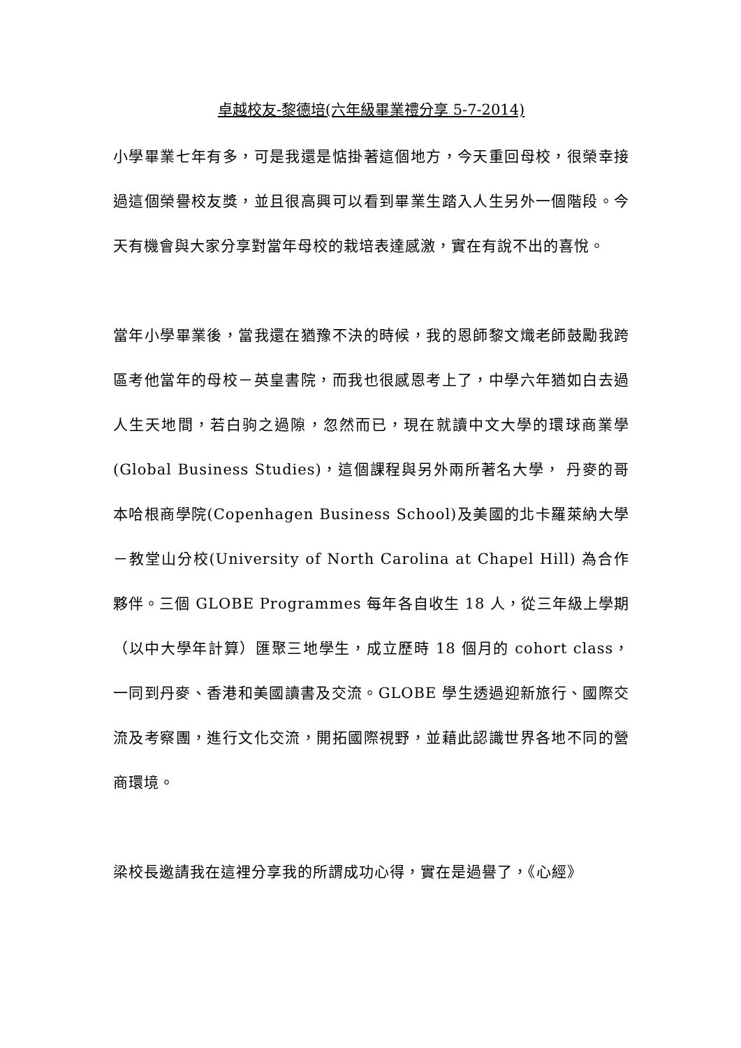卓越校友-黎德培(六年級畢業禮分享 5-7-2014)
小學畢業七年有多，可是我還是惦掛著這個地方，今天重回母校，很榮幸接過這個榮譽校友獎，並且很高興可以看到畢業生踏入人生另外一個階段。今天有機會與大家分享對當年母校的栽培表達感激，實在有說不出的喜悅。
當年小學畢業後，當我還在猶豫不決的時候，我的恩師黎文熾老師鼓勵我跨區考他當年的母校－英皇書院，而我也很感恩考上了，中學六年猶如白去過人生天地間，若白驹之過隙，忽然而已，現在就讀中文大學的環球商業學(Global Business Studies)，這個課程與另外兩所著名大學， 丹麥的哥本哈根商學院(Copenhagen Business School)及美國的北卡羅萊納大學－教堂山分校(University of North Carolina at Chapel Hill) 為合作夥伴。三個 GLOBE Programmes 每年各自收生 18 人，從三年級上學期（以中大學年計算）匯聚三地學生，成立歷時 18 個月的 cohort class，一同到丹麥、香港和美國讀書及交流。GLOBE 學生透過迎新旅行、國際交流及考察團，進行文化交流，開拓國際視野，並藉此認識世界各地不同的營商環境。
梁校長邀請我在這裡分享我的所謂成功心得，實在是過譽了，《心經》